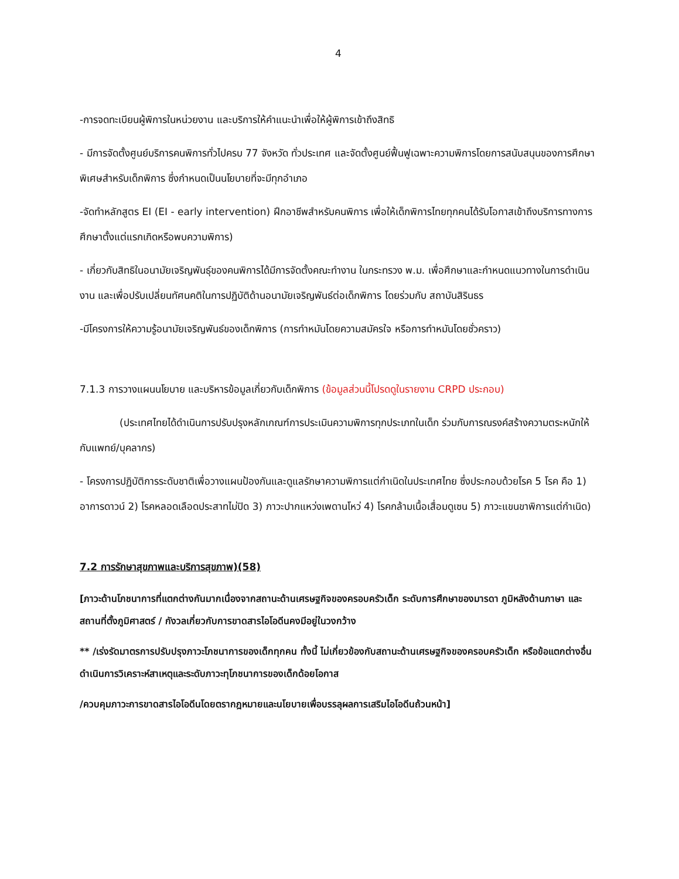4
-การจดทะเบียนผู้พิการในหน่วยงาน และบริการให้คำแนะนำเพื่อให้ผู้พิการเข้าถึงสิทธิ
- มีการจัดตั้งศูนย์บริการคนพิการทั่วไปครบ 77 จังหวัด ทั่วประเทศ และจัดตั้งศูนย์ฟื้นฟูเฉพาะความพิการโดยการสนับสนุนของการศึกษาพิเศษสำหรับเด็กพิการ ซึ่งกำหนดเป็นนโยบายที่จะมีทุกอำเภอ
-จัดทำหลักสูตร EI (EI - early intervention) ฝึกอาชีพสำหรับคนพิการ เพื่อให้เด็กพิการไทยทุกคนได้รับโอกาสเข้าถึงบริการทางการศึกษาตั้งแต่แรกเกิดหรือพบความพิการ)
- เกี่ยวกับสิทธิในอนามัยเจริญพันธุ์ของคนพิการได้มีการจัดตั้งคณะทำงาน ในกระทรวง พ.ม. เพื่อศึกษาและกำหนดแนวทางในการดำเนินงาน และเพื่อปรับเปลี่ยนทัศนคติในการปฏิบัติด้านอนามัยเจริญพันธ์ต่อเด็กพิการ โดยร่วมกับ สถาบันสิรินธร
-มีโครงการให้ความรู้อนามัยเจริญพันธ์ของเด็กพิการ (การทำหมันโดยความสมัครใจ หรือการทำหมันโดยชั่วคราว)
7.1.3 การวางแผนนโยบาย และบริหารข้อมูลเกี่ยวกับเด็กพิการ (ข้อมูลส่วนนี้โปรดดูในรายงาน CRPD ประกอบ)
(ประเทศไทยได้ดำเนินการปรับปรุงหลักเกณฑ์การประเมินความพิการทุกประเภทในเด็ก ร่วมกับการณรงค์สร้างความตระหนักให้กับแพทย์/บุคลากร)
- โครงการปฏิบัติการระดับชาติเพื่อวางแผนป้องกันและดูแลรักษาความพิการแต่กำเนิดในประเทศไทย ซึ่งประกอบด้วยโรค 5 โรค คือ 1) อาการดาวน์ 2) โรคหลอดเลือดประสาทไม่ปิด 3) ภาวะปากแหว่งเพดานโหว่ 4) โรคกล้ามเนื้อเสื่อมดูเซน 5) ภาวะแขนขาพิการแต่กำเนิด)
7.2 การรักษาสุขภาพและบริการสุขภาพ)(58)
[ภาวะด้านโภชนาการที่แตกต่างกันมากเนื่องจากสถานะด้านเศรษฐกิจของครอบครัวเด็ก ระดับการศึกษาของมารดา ภูมิหลังด้านภาษา และสถานที่ตั้งภูมิศาสตร์ / กังวลเกี่ยวกับการขาดสารไอโอดีนคงมีอยู่ในวงกว้าง
** /เร่งรัดมาตรการปรับปรุงภาวะโภชนาการของเด็กทุกคน ทั้งนี้ ไม่เกี่ยวข้องกับสถานะด้านเศรษฐกิจของครอบครัวเด็ก หรือข้อแตกต่างอื่น ดำเนินการวิเคราะห์สาเหตุและระดับภาวะทุโภชนาการของเด็กด้อยโอกาส
/ควบคุมภาวะการขาดสารไอโอดีนโดยตรากฎหมายและนโยบายเพื่อบรรลุผลการเสริมไอโอดีนถ้วนหน้า]